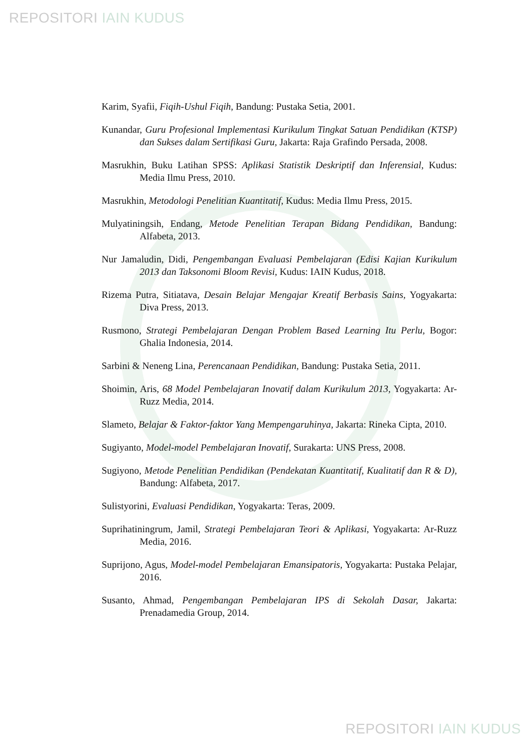REPOSITORI IAIN KUDUS
Karim, Syafii, Fiqih-Ushul Fiqih, Bandung: Pustaka Setia, 2001.
Kunandar, Guru Profesional Implementasi Kurikulum Tingkat Satuan Pendidikan (KTSP) dan Sukses dalam Sertifikasi Guru, Jakarta: Raja Grafindo Persada, 2008.
Masrukhin, Buku Latihan SPSS: Aplikasi Statistik Deskriptif dan Inferensial, Kudus: Media Ilmu Press, 2010.
Masrukhin, Metodologi Penelitian Kuantitatif, Kudus: Media Ilmu Press, 2015.
Mulyatiningsih, Endang, Metode Penelitian Terapan Bidang Pendidikan, Bandung: Alfabeta, 2013.
Nur Jamaludin, Didi, Pengembangan Evaluasi Pembelajaran (Edisi Kajian Kurikulum 2013 dan Taksonomi Bloom Revisi, Kudus: IAIN Kudus, 2018.
Rizema Putra, Sitiatava, Desain Belajar Mengajar Kreatif Berbasis Sains, Yogyakarta: Diva Press, 2013.
Rusmono, Strategi Pembelajaran Dengan Problem Based Learning Itu Perlu, Bogor: Ghalia Indonesia, 2014.
Sarbini & Neneng Lina, Perencanaan Pendidikan, Bandung: Pustaka Setia, 2011.
Shoimin, Aris, 68 Model Pembelajaran Inovatif dalam Kurikulum 2013, Yogyakarta: Ar-Ruzz Media, 2014.
Slameto, Belajar & Faktor-faktor Yang Mempengaruhinya, Jakarta: Rineka Cipta, 2010.
Sugiyanto, Model-model Pembelajaran Inovatif, Surakarta: UNS Press, 2008.
Sugiyono, Metode Penelitian Pendidikan (Pendekatan Kuantitatif, Kualitatif dan R & D), Bandung: Alfabeta, 2017.
Sulistyorini, Evaluasi Pendidikan, Yogyakarta: Teras, 2009.
Suprihatiningrum, Jamil, Strategi Pembelajaran Teori & Aplikasi, Yogyakarta: Ar-Ruzz Media, 2016.
Suprijono, Agus, Model-model Pembelajaran Emansipatoris, Yogyakarta: Pustaka Pelajar, 2016.
Susanto, Ahmad, Pengembangan Pembelajaran IPS di Sekolah Dasar, Jakarta: Prenadamedia Group, 2014.
REPOSITORI IAIN KUDUS